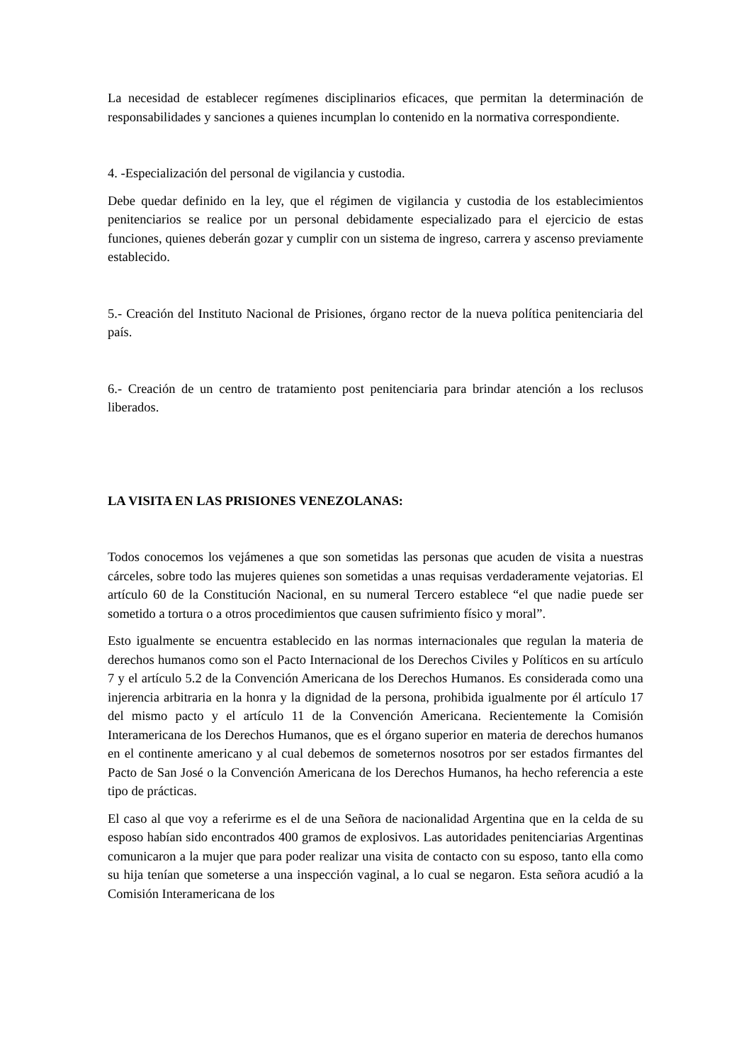La necesidad de establecer regímenes disciplinarios eficaces, que permitan la determinación de responsabilidades y sanciones a quienes incumplan lo contenido en la normativa correspondiente.
4. -Especialización del personal de vigilancia y custodia.
Debe quedar definido en la ley, que el régimen de vigilancia y custodia de los establecimientos penitenciarios se realice por un personal debidamente especializado para el ejercicio de estas funciones, quienes deberán gozar y cumplir con un sistema de ingreso, carrera y ascenso previamente establecido.
5.- Creación del Instituto Nacional de Prisiones, órgano rector de la nueva política penitenciaria del país.
6.- Creación de un centro de tratamiento post penitenciaria para brindar atención a los reclusos liberados.
LA VISITA EN LAS PRISIONES VENEZOLANAS:
Todos conocemos los vejámenes a que son sometidas las personas que acuden de visita a nuestras cárceles, sobre todo las mujeres quienes son sometidas a unas requisas verdaderamente vejatorias. El artículo 60 de la Constitución Nacional, en su numeral Tercero establece “el que nadie puede ser sometido a tortura o a otros procedimientos que causen sufrimiento físico y moral”.
Esto igualmente se encuentra establecido en las normas internacionales que regulan la materia de derechos humanos como son el Pacto Internacional de los Derechos Civiles y Políticos en su artículo 7 y el artículo 5.2 de la Convención Americana de los Derechos Humanos. Es considerada como una injerencia arbitraria en la honra y la dignidad de la persona, prohibida igualmente por él artículo 17 del mismo pacto y el artículo 11 de la Convención Americana. Recientemente la Comisión Interamericana de los Derechos Humanos, que es el órgano superior en materia de derechos humanos en el continente americano y al cual debemos de someternos nosotros por ser estados firmantes del Pacto de San José o la Convención Americana de los Derechos Humanos, ha hecho referencia a este tipo de prácticas.
El caso al que voy a referirme es el de una Señora de nacionalidad Argentina que en la celda de su esposo habían sido encontrados 400 gramos de explosivos. Las autoridades penitenciarias Argentinas comunicaron a la mujer que para poder realizar una visita de contacto con su esposo, tanto ella como su hija tenían que someterse a una inspección vaginal, a lo cual se negaron. Esta señora acudió a la Comisión Interamericana de los